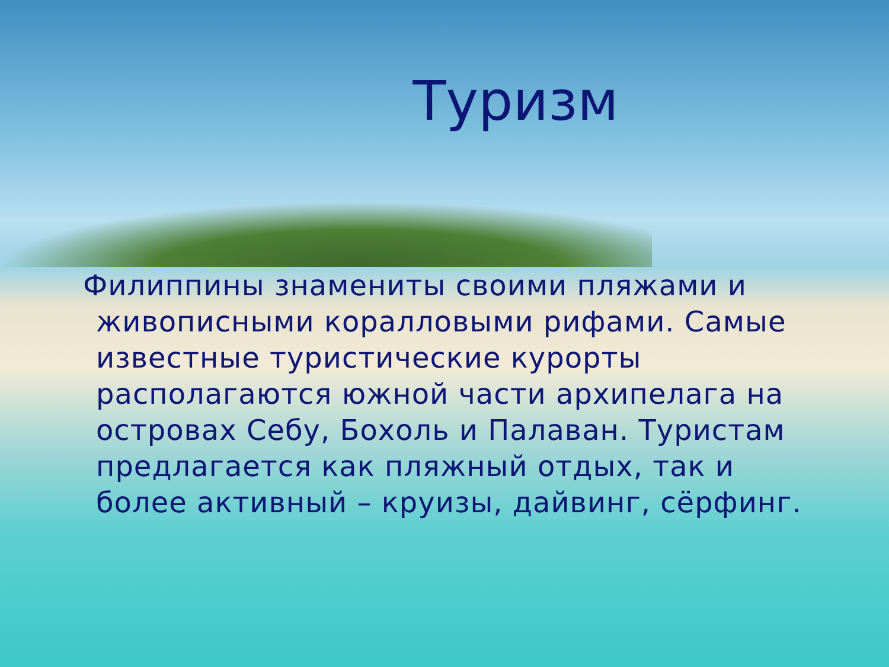Туризм
Филиппины знамениты своими пляжами и живописными коралловыми рифами. Самые известные туристические курорты располагаются южной части архипелага на островах Себу, Бохоль и Палаван. Туристам предлагается как пляжный отдых, так и более активный – круизы, дайвинг, сёрфинг.